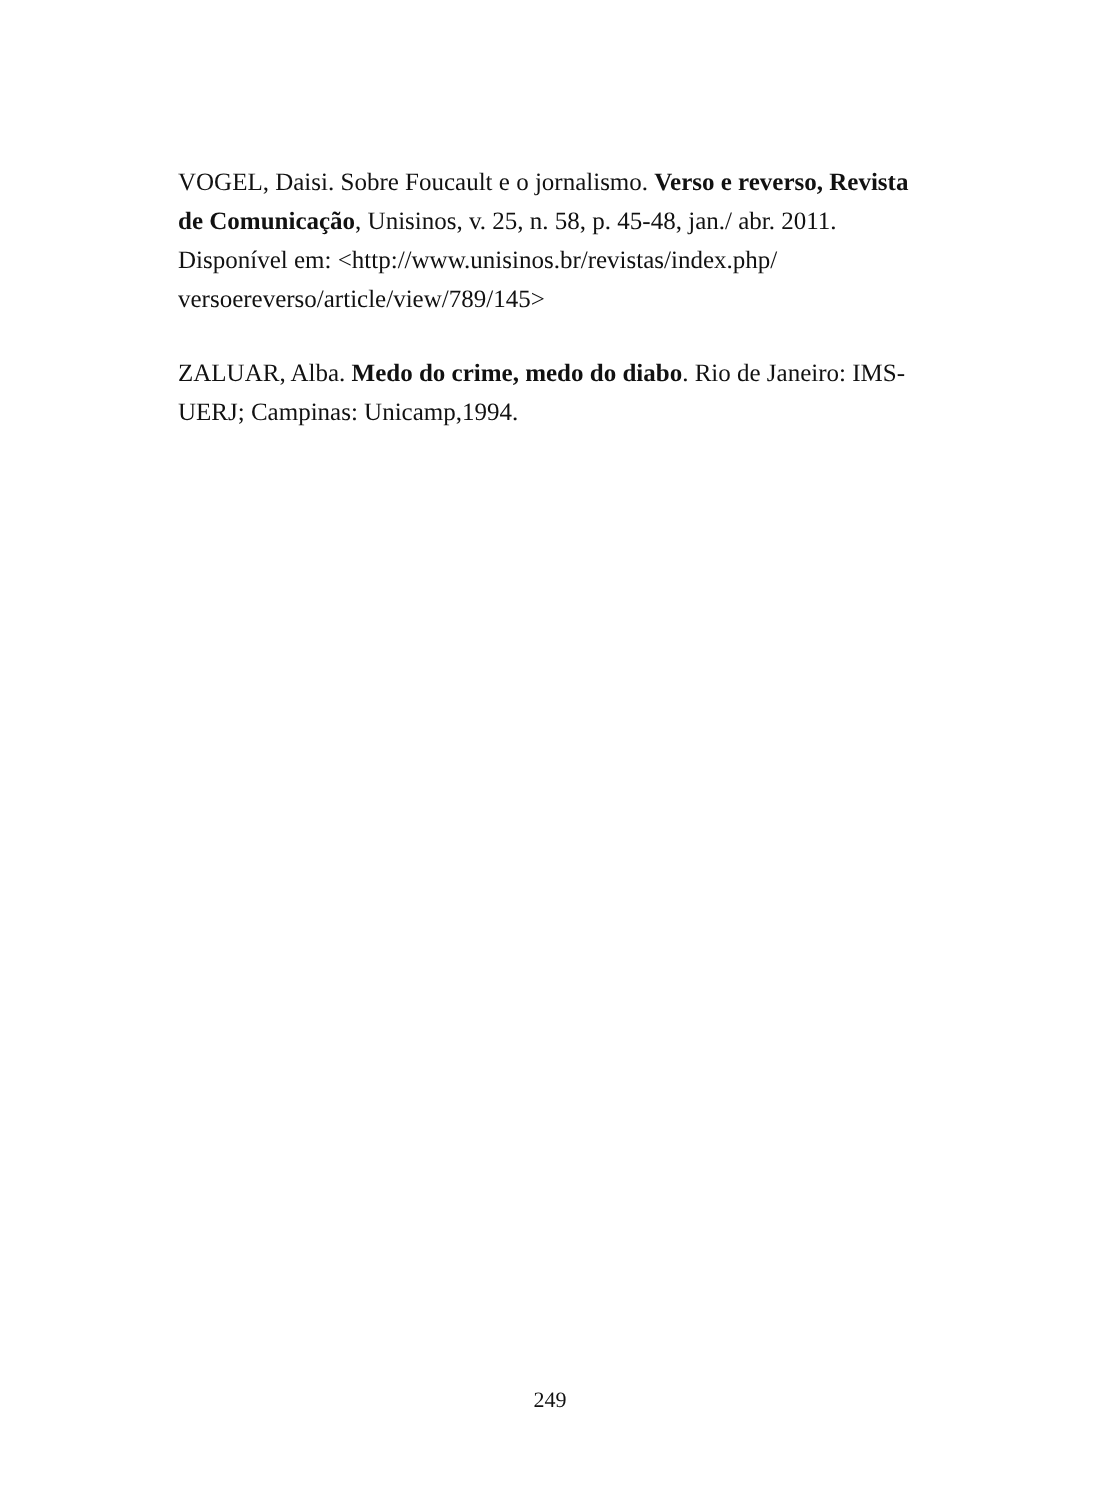VOGEL, Daisi. Sobre Foucault e o jornalismo. Verso e reverso, Revista de Comunicação, Unisinos, v. 25, n. 58, p. 45-48, jan./ abr. 2011. Disponível em: <http://www.unisinos.br/revistas/index.php/ versoereverso/article/view/789/145>
ZALUAR, Alba. Medo do crime, medo do diabo. Rio de Janeiro: IMS-UERJ; Campinas: Unicamp,1994.
249